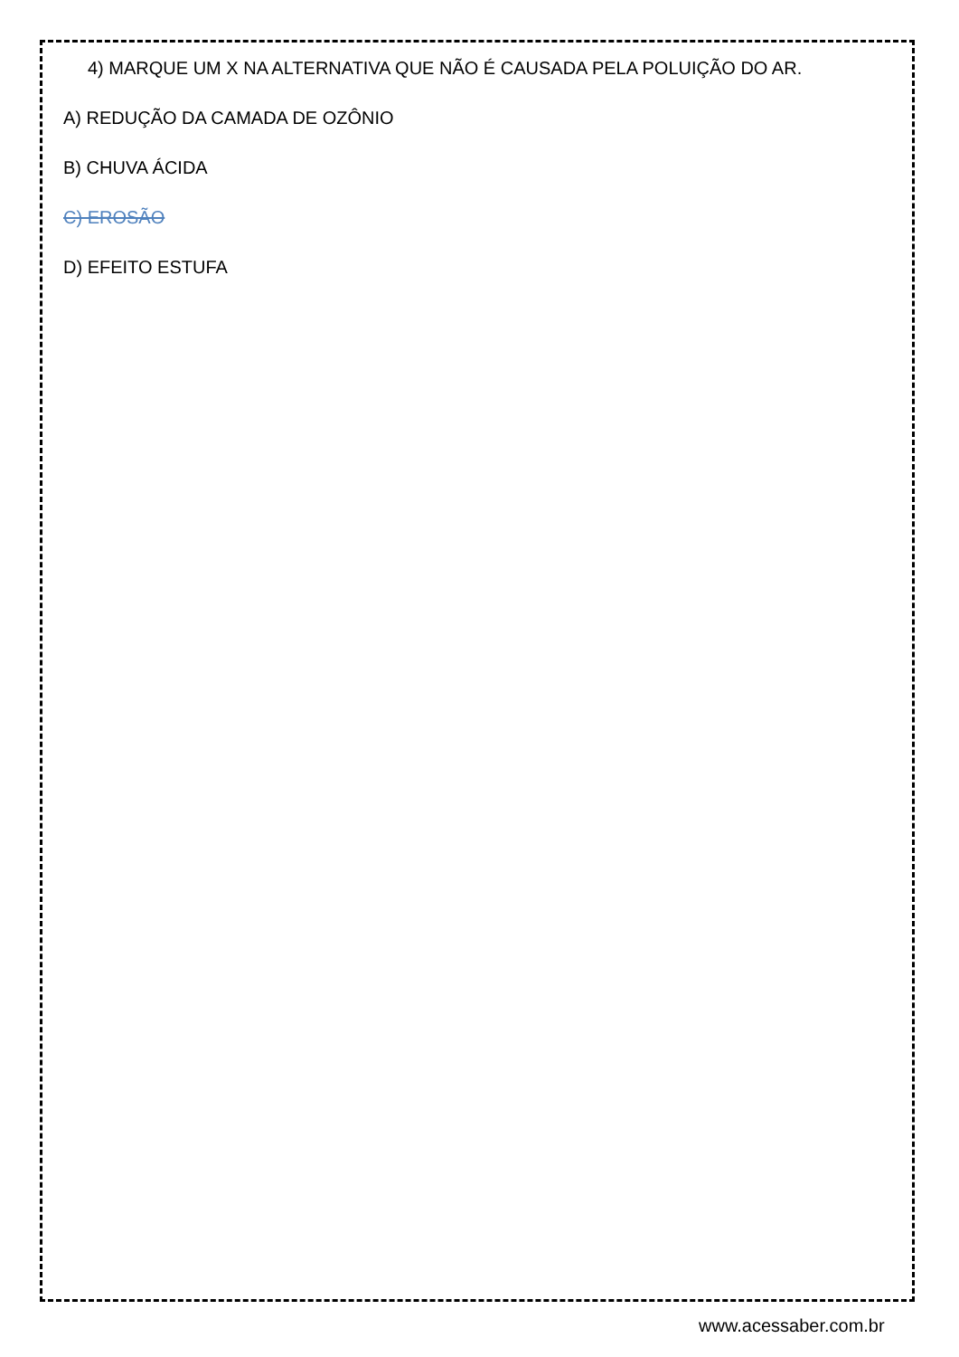4) MARQUE UM X NA ALTERNATIVA QUE NÃO É CAUSADA PELA POLUIÇÃO DO AR.
A) REDUÇÃO DA CAMADA DE OZÔNIO
B) CHUVA ÁCIDA
C) EROSÃO
D) EFEITO ESTUFA
www.acessaber.com.br